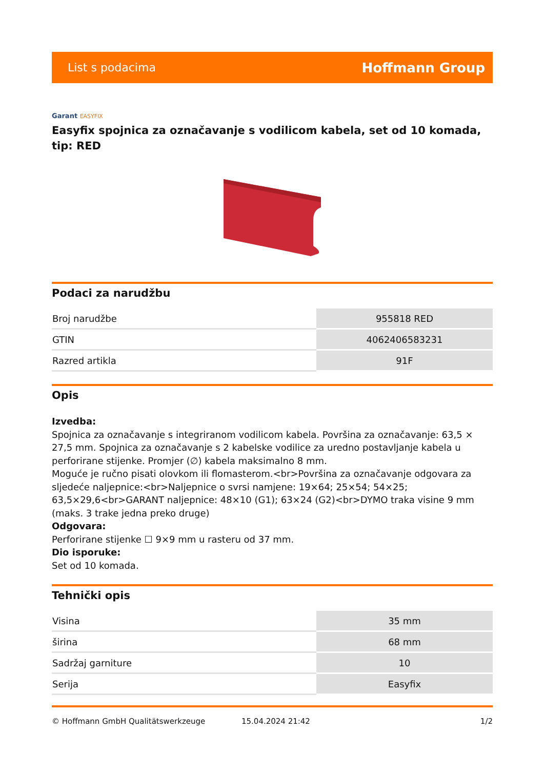List s podacima
Hoffmann Group
Garant EASYFIX
Easyfix spojnica za označavanje s vodilicom kabela, set od 10 komada, tip: RED
Podaci za narudžbu
| Broj narudžbe | 955818 RED |
| GTIN | 4062406583231 |
| Razred artikla | 91F |
Opis
Izvedba:
Spojnica za označavanje s integriranom vodilicom kabela. Površina za označavanje: 63,5 × 27,5 mm. Spojnica za označavanje s 2 kabelske vodilice za uredno postavljanje kabela u perforirane stijenke. Promjer (∅) kabela maksimalno 8 mm.
Moguće je ručno pisati olovkom ili flomasterom.<br>Površina za označavanje odgovara za sljedeće naljepnice:<br>Naljepnice o svrsi namjene: 19×64; 25×54; 54×25; 63,5×29,6<br>GARANT naljepnice: 48×10 (G1); 63×24 (G2)<br>DYMO traka visine 9 mm (maks. 3 trake jedna preko druge)
Odgovara:
Perforirane stijenke ☐ 9×9 mm u rasteru od 37 mm.
Dio isporuke:
Set od 10 komada.
Tehnički opis
| Visina | 35 mm |
| širina | 68 mm |
| Sadržaj garniture | 10 |
| Serija | Easyfix |
© Hoffmann GmbH Qualitätswerkzeuge 15.04.2024 21:42 1/2